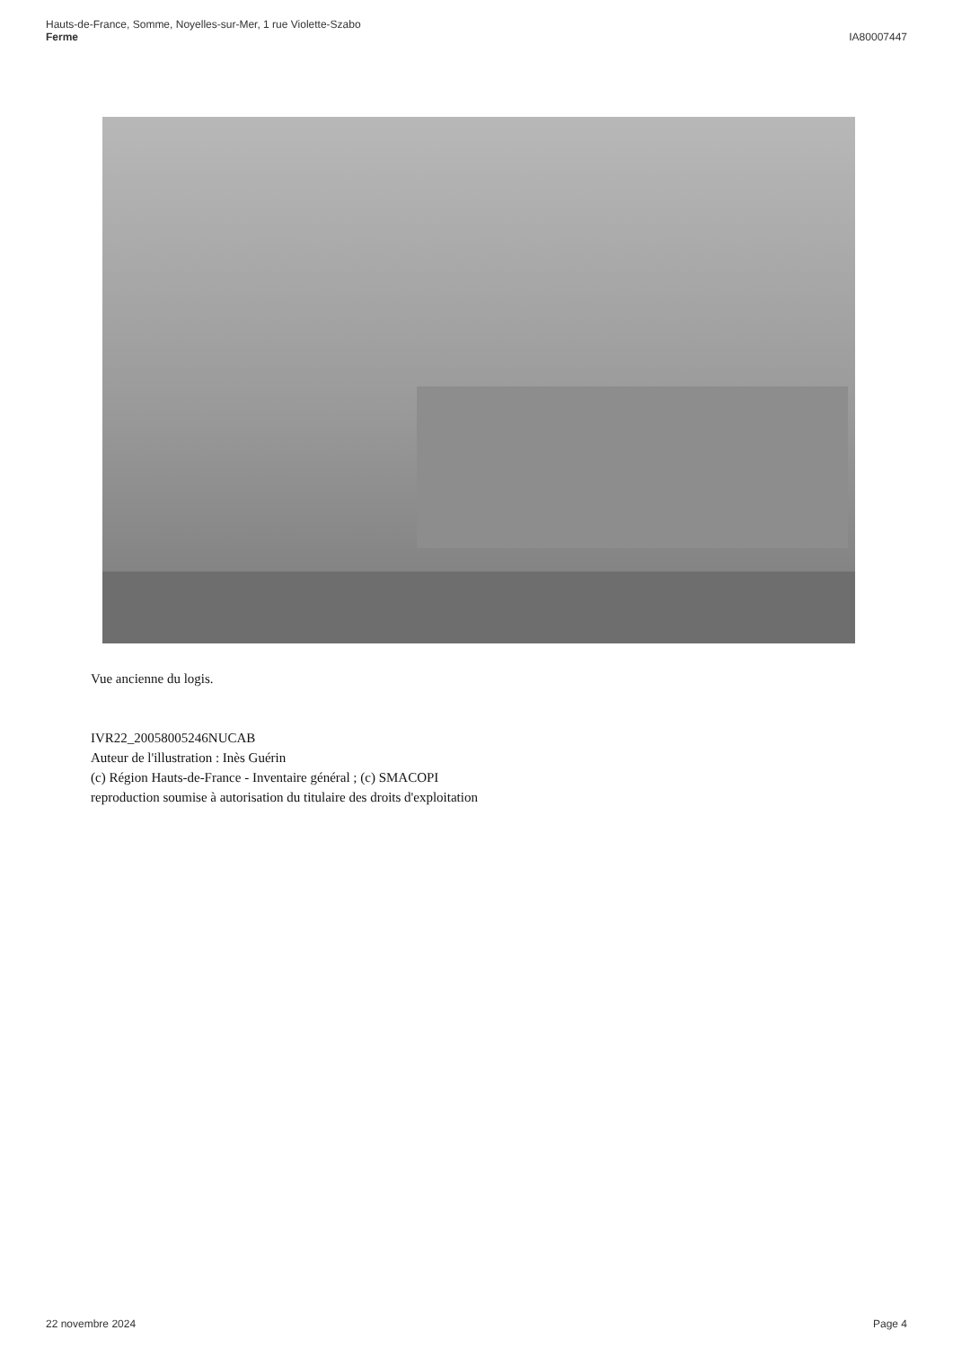Hauts-de-France, Somme, Noyelles-sur-Mer, 1 rue Violette-Szabo
Ferme
IA80007447
Vue ancienne du logis.
IVR22_20058005246NUCAB
Auteur de l'illustration : Inès Guérin
(c) Région Hauts-de-France - Inventaire général ; (c) SMACOPI
reproduction soumise à autorisation du titulaire des droits d'exploitation
22 novembre 2024 Page 4